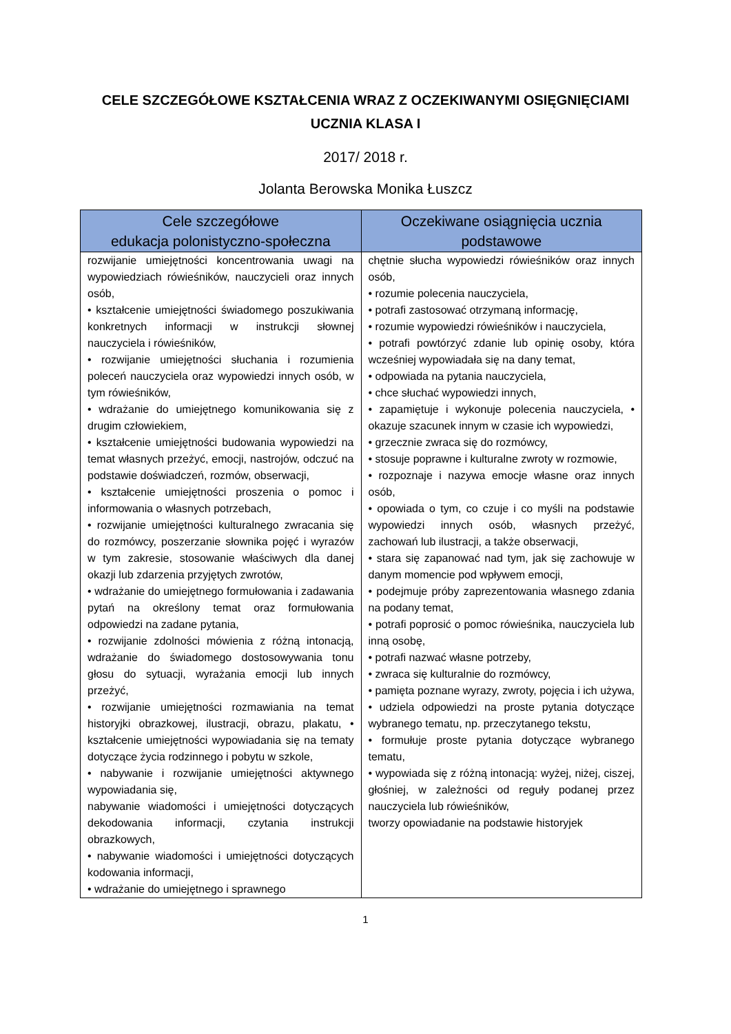CELE SZCZEGÓŁOWE KSZTAŁCENIA WRAZ Z OCZEKIWANYMI OSIĘGNIĘCIAMI
UCZNIA KLASA I
2017/ 2018 r.
Jolanta Berowska Monika Łuszcz
| Cele szczegółowe edukacja polonistyczno-społeczna | Oczekiwane osiągnięcia ucznia podstawowe |
| --- | --- |
| rozwijanie umiejętności koncentrowania uwagi na wypowiedziach rówieśników, nauczycieli oraz innych osób, • kształcenie umiejętności świadomego poszukiwania konkretnych informacji w instrukcji słownej nauczyciela i rówieśników, • rozwijanie umiejętności słuchania i rozumienia poleceń nauczyciela oraz wypowiedzi innych osób, w tym rówieśników, • wdrażanie do umiejętnego komunikowania się z drugim człowiekiem, • kształcenie umiejętności budowania wypowiedzi na temat własnych przeżyć, emocji, nastrojów, odczuć na podstawie doświadczeń, rozmów, obserwacji, • kształcenie umiejętności proszenia o pomoc i informowania o własnych potrzebach, • rozwijanie umiejętności kulturalnego zwracania się do rozmówcy, poszerzanie słownika pojęć i wyrazów w tym zakresie, stosowanie właściwych dla danej okazji lub zdarzenia przyjętych zwrotów, • wdrażanie do umiejętnego formułowania i zadawania pytań na określony temat oraz formułowania odpowiedzi na zadane pytania, • rozwijanie zdolności mówienia z różną intonacją, wdrażanie do świadomego dostosowywania tonu głosu do sytuacji, wyrażania emocji lub innych przeżyć, • rozwijanie umiejętności rozmawiania na temat historyjki obrazkowej, ilustracji, obrazu, plakatu, • kształcenie umiejętności wypowiadania się na tematy dotyczące życia rodzinnego i pobytu w szkole, • nabywanie i rozwijanie umiejętności aktywnego wypowiadania się, nabywanie wiadomości i umiejętności dotyczących dekodowania informacji, czytania instrukcji obrazkowych, • nabywanie wiadomości i umiejętności dotyczących kodowania informacji, • wdrażanie do umiejętnego i sprawnego | chętnie słucha wypowiedzi rówieśników oraz innych osób, • rozumie polecenia nauczyciela, • potrafi zastosować otrzymaną informację, • rozumie wypowiedzi rówieśników i nauczyciela, • potrafi powtórzyć zdanie lub opinię osoby, która wcześniej wypowiadała się na dany temat, • odpowiada na pytania nauczyciela, • chce słuchać wypowiedzi innych, • zapamiętuje i wykonuje polecenia nauczyciela, • okazuje szacunek innym w czasie ich wypowiedzi, • grzecznie zwraca się do rozmówcy, • stosuje poprawne i kulturalne zwroty w rozmowie, • rozpoznaje i nazywa emocje własne oraz innych osób, • opowiada o tym, co czuje i co myśli na podstawie wypowiedzi innych osób, własnych przeżyć, zachowań lub ilustracji, a także obserwacji, • stara się zapanować nad tym, jak się zachowuje w danym momencie pod wpływem emocji, • podejmuje próby zaprezentowania własnego zdania na podany temat, • potrafi poprosić o pomoc rówieśnika, nauczyciela lub inną osobę, • potrafi nazwać własne potrzeby, • zwraca się kulturalnie do rozmówcy, • pamięta poznane wyrazy, zwroty, pojęcia i ich używa, • udziela odpowiedzi na proste pytania dotyczące wybranego tematu, np. przeczytanego tekstu, • formułuje proste pytania dotyczące wybranego tematu, • wypowiada się z różną intonacją: wyżej, niżej, ciszej, głośniej, w zależności od reguły podanej przez nauczyciela lub rówieśników, tworzy opowiadanie na podstawie historyjek |
1